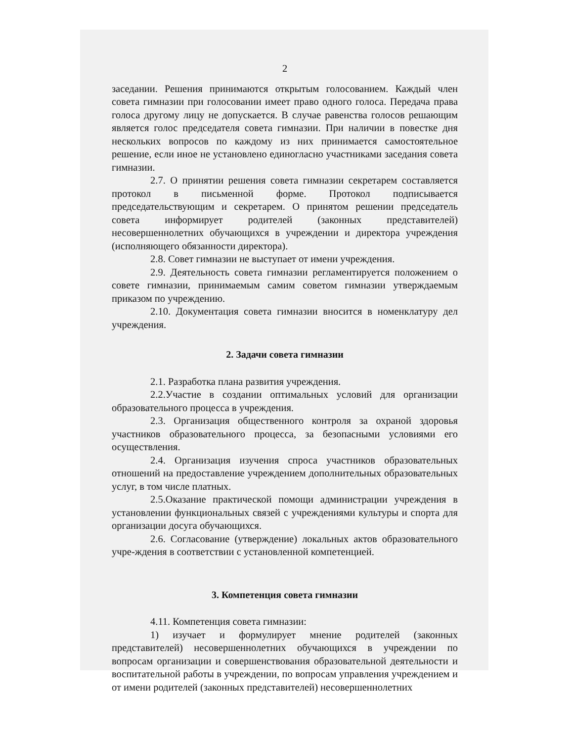2
заседании. Решения принимаются открытым голосованием. Каждый член совета гимназии при голосовании имеет право одного голоса. Передача права голоса другому лицу не допускается. В случае равенства голосов решающим является голос председателя совета гимназии. При наличии в повестке дня нескольких вопросов по каждому из них принимается самостоятельное решение, если иное не установлено единогласно участниками заседания совета гимназии.
2.7. О принятии решения совета гимназии секретарем составляется протокол в письменной форме. Протокол подписывается председательствующим и секретарем. О принятом решении председатель совета информирует родителей (законных представителей) несовершеннолетних обучающихся в учреждении и директора учреждения (исполняющего обязанности директора).
2.8. Совет гимназии не выступает от имени учреждения.
2.9. Деятельность совета гимназии регламентируется положением о совете гимназии, принимаемым самим советом гимназии утверждаемым приказом по учреждению.
2.10. Документация совета гимназии вносится в номенклатуру дел учреждения.
2. Задачи совета гимназии
2.1. Разработка плана развития учреждения.
2.2.Участие в создании оптимальных условий для организации образовательного процесса в учреждения.
2.3. Организация общественного контроля за охраной здоровья участников образовательного процесса, за безопасными условиями его осуществления.
2.4. Организация изучения спроса участников образовательных отношений на предоставление учреждением дополнительных образовательных услуг, в том числе платных.
2.5.Оказание практической помощи администрации учреждения в установлении функциональных связей с учреждениями культуры и спорта для организации досуга обучающихся.
2.6. Согласование (утверждение) локальных актов образовательного учре-ждения в соответствии с установленной компетенцией.
3. Компетенция совета гимназии
4.11. Компетенция совета гимназии:
1) изучает и формулирует мнение родителей (законных представителей) несовершеннолетних обучающихся в учреждении по вопросам организации и совершенствования образовательной деятельности и воспитательной работы в учреждении, по вопросам управления учреждением и от имени родителей (законных представителей) несовершеннолетних